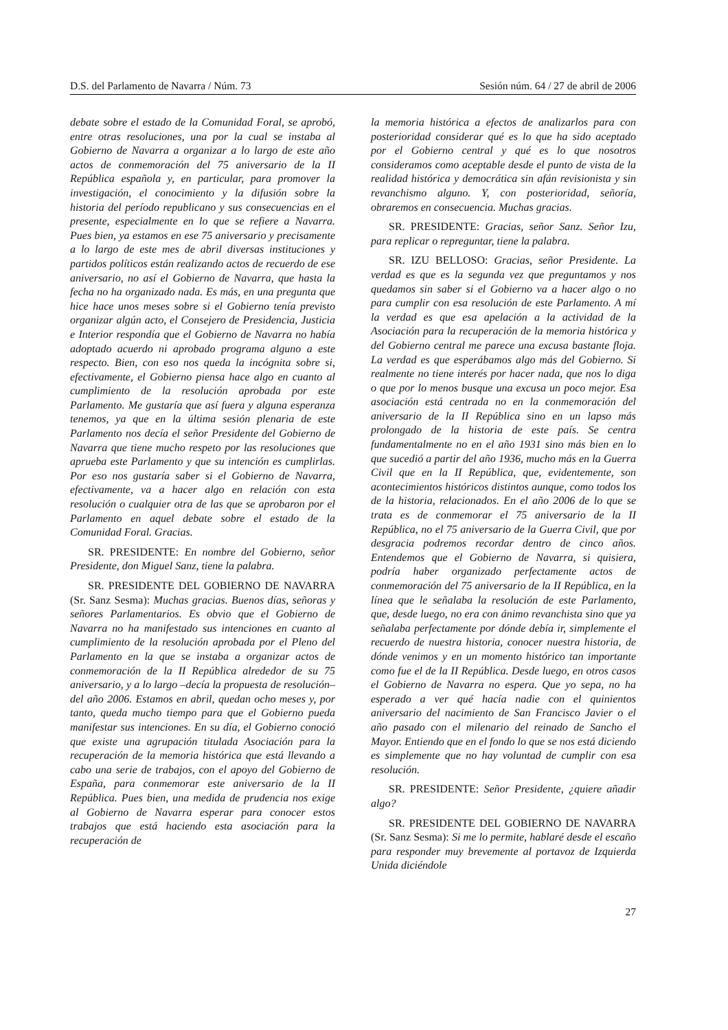D.S. del Parlamento de Navarra / Núm. 73 Sesión núm. 64 / 27 de abril de 2006
debate sobre el estado de la Comunidad Foral, se aprobó, entre otras resoluciones, una por la cual se instaba al Gobierno de Navarra a organizar a lo largo de este año actos de conmemoración del 75 aniversario de la II República española y, en particular, para promover la investigación, el conocimiento y la difusión sobre la historia del período republicano y sus consecuencias en el presente, especialmente en lo que se refiere a Navarra. Pues bien, ya estamos en ese 75 aniversario y precisamente a lo largo de este mes de abril diversas instituciones y partidos políticos están realizando actos de recuerdo de ese aniversario, no así el Gobierno de Navarra, que hasta la fecha no ha organizado nada. Es más, en una pregunta que hice hace unos meses sobre si el Gobierno tenía previsto organizar algún acto, el Consejero de Presidencia, Justicia e Interior respondía que el Gobierno de Navarra no había adoptado acuerdo ni aprobado programa alguno a este respecto. Bien, con eso nos queda la incógnita sobre si, efectivamente, el Gobierno piensa hace algo en cuanto al cumplimiento de la resolución aprobada por este Parlamento. Me gustaría que así fuera y alguna esperanza tenemos, ya que en la última sesión plenaria de este Parlamento nos decía el señor Presidente del Gobierno de Navarra que tiene mucho respeto por las resoluciones que aprueba este Parlamento y que su intención es cumplirlas. Por eso nos gustaría saber si el Gobierno de Navarra, efectivamente, va a hacer algo en relación con esta resolución o cualquier otra de las que se aprobaron por el Parlamento en aquel debate sobre el estado de la Comunidad Foral. Gracias.
SR. PRESIDENTE: En nombre del Gobierno, señor Presidente, don Miguel Sanz, tiene la palabra.
SR. PRESIDENTE DEL GOBIERNO DE NAVARRA (Sr. Sanz Sesma): Muchas gracias. Buenos días, señoras y señores Parlamentarios. Es obvio que el Gobierno de Navarra no ha manifestado sus intenciones en cuanto al cumplimiento de la resolución aprobada por el Pleno del Parlamento en la que se instaba a organizar actos de conmemoración de la II República alrededor de su 75 aniversario, y a lo largo –decía la propuesta de resolución– del año 2006. Estamos en abril, quedan ocho meses y, por tanto, queda mucho tiempo para que el Gobierno pueda manifestar sus intenciones. En su día, el Gobierno conoció que existe una agrupación titulada Asociación para la recuperación de la memoria histórica que está llevando a cabo una serie de trabajos, con el apoyo del Gobierno de España, para conmemorar este aniversario de la II República. Pues bien, una medida de prudencia nos exige al Gobierno de Navarra esperar para conocer estos trabajos que está haciendo esta asociación para la recuperación de
la memoria histórica a efectos de analizarlos para con posterioridad considerar qué es lo que ha sido aceptado por el Gobierno central y qué es lo que nosotros consideramos como aceptable desde el punto de vista de la realidad histórica y democrática sin afán revisionista y sin revanchismo alguno. Y, con posterioridad, señoría, obraremos en consecuencia. Muchas gracias.
SR. PRESIDENTE: Gracias, señor Sanz. Señor Izu, para replicar o repreguntar, tiene la palabra.
SR. IZU BELLOSO: Gracias, señor Presidente. La verdad es que es la segunda vez que preguntamos y nos quedamos sin saber si el Gobierno va a hacer algo o no para cumplir con esa resolución de este Parlamento. A mí la verdad es que esa apelación a la actividad de la Asociación para la recuperación de la memoria histórica y del Gobierno central me parece una excusa bastante floja. La verdad es que esperábamos algo más del Gobierno. Si realmente no tiene interés por hacer nada, que nos lo diga o que por lo menos busque una excusa un poco mejor. Esa asociación está centrada no en la conmemoración del aniversario de la II República sino en un lapso más prolongado de la historia de este país. Se centra fundamentalmente no en el año 1931 sino más bien en lo que sucedió a partir del año 1936, mucho más en la Guerra Civil que en la II República, que, evidentemente, son acontecimientos históricos distintos aunque, como todos los de la historia, relacionados. En el año 2006 de lo que se trata es de conmemorar el 75 aniversario de la II República, no el 75 aniversario de la Guerra Civil, que por desgracia podremos recordar dentro de cinco años. Entendemos que el Gobierno de Navarra, si quisiera, podría haber organizado perfectamente actos de conmemoración del 75 aniversario de la II República, en la línea que le señalaba la resolución de este Parlamento, que, desde luego, no era con ánimo revanchista sino que ya señalaba perfectamente por dónde debía ir, simplemente el recuerdo de nuestra historia, conocer nuestra historia, de dónde venimos y en un momento histórico tan importante como fue el de la II República. Desde luego, en otros casos el Gobierno de Navarra no espera. Que yo sepa, no ha esperado a ver qué hacía nadie con el quinientos aniversario del nacimiento de San Francisco Javier o el año pasado con el milenario del reinado de Sancho el Mayor. Entiendo que en el fondo lo que se nos está diciendo es simplemente que no hay voluntad de cumplir con esa resolución.
SR. PRESIDENTE: Señor Presidente, ¿quiere añadir algo?
SR. PRESIDENTE DEL GOBIERNO DE NAVARRA (Sr. Sanz Sesma): Si me lo permite, hablaré desde el escaño para responder muy brevemente al portavoz de Izquierda Unida diciéndole
27